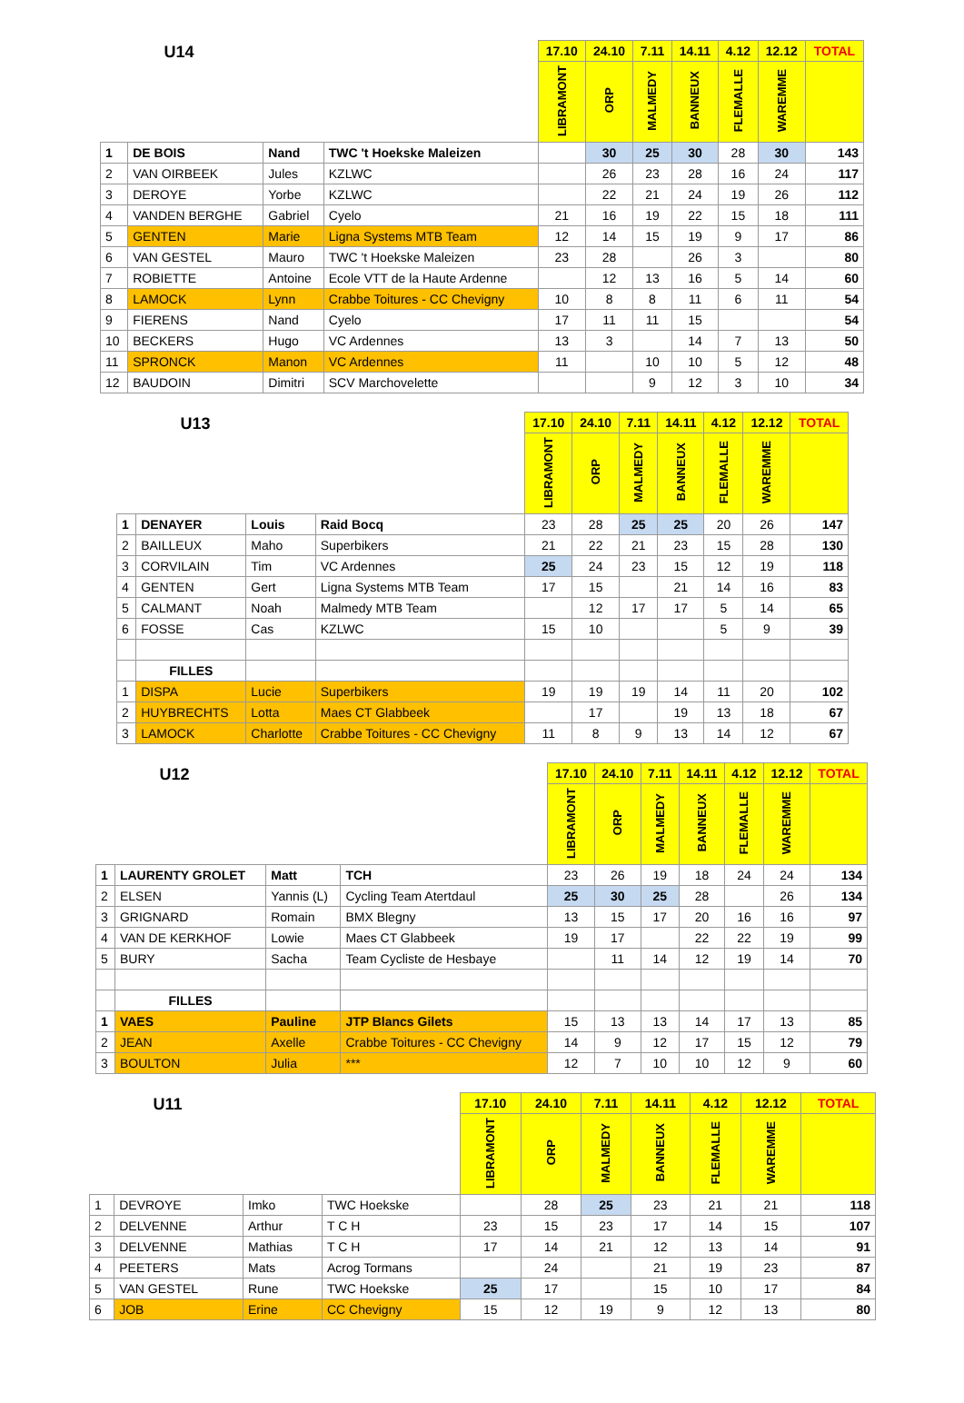| U14 | | | | 17.10 | 24.10 | 7.11 | 14.11 | 4.12 | 12.12 | TOTAL |
| --- | --- | --- | --- | --- | --- | --- | --- | --- | --- | --- |
| | | | | LIBRAMONT | ORP | MALMEDY | BANNEUX | FLEMALLE | WAREMME | |
| 1 | DE BOIS | Nand | TWC 't Hoekske Maleizen | | 30 | 25 | 30 | 28 | 30 | 143 |
| 2 | VAN OIRBEEK | Jules | KZLWC | | 26 | 23 | 28 | 16 | 24 | 117 |
| 3 | DEROYE | Yorbe | KZLWC | | 22 | 21 | 24 | 19 | 26 | 112 |
| 4 | VANDEN BERGHE | Gabriel | Cyelo | 21 | 16 | 19 | 22 | 15 | 18 | 111 |
| 5 | GENTEN | Marie | Ligna Systems MTB Team | 12 | 14 | 15 | 19 | 9 | 17 | 86 |
| 6 | VAN GESTEL | Mauro | TWC 't Hoekske Maleizen | 23 | 28 | | 26 | 3 | | 80 |
| 7 | ROBIETTE | Antoine | Ecole VTT de la Haute Ardenne | | 12 | 13 | 16 | 5 | 14 | 60 |
| 8 | LAMOCK | Lynn | Crabbe Toitures - CC Chevigny | 10 | 8 | 8 | 11 | 6 | 11 | 54 |
| 9 | FIERENS | Nand | Cyelo | 17 | 11 | 11 | 15 | | | 54 |
| 10 | BECKERS | Hugo | VC Ardennes | 13 | 3 | | 14 | 7 | 13 | 50 |
| 11 | SPRONCK | Manon | VC Ardennes | 11 | | 10 | 10 | 5 | 12 | 48 |
| 12 | BAUDOIN | Dimitri | SCV Marchovelette | | | 9 | 12 | 3 | 10 | 34 |
| U13 | | | | 17.10 | 24.10 | 7.11 | 14.11 | 4.12 | 12.12 | TOTAL |
| --- | --- | --- | --- | --- | --- | --- | --- | --- | --- | --- |
| | | | | LIBRAMONT | ORP | MALMEDY | BANNEUX | FLEMALLE | WAREMME | |
| 1 | DENAYER | Louis | Raid Bocq | 23 | 28 | 25 | 25 | 20 | 26 | 147 |
| 2 | BAILLEUX | Maho | Superbikers | 21 | 22 | 21 | 23 | 15 | 28 | 130 |
| 3 | CORVILAIN | Tim | VC Ardennes | 25 | 24 | 23 | 15 | 12 | 19 | 118 |
| 4 | GENTEN | Gert | Ligna Systems MTB Team | 17 | 15 | | 21 | 14 | 16 | 83 |
| 5 | CALMANT | Noah | Malmedy MTB Team | | 12 | 17 | 17 | 5 | 14 | 65 |
| 6 | FOSSE | Cas | KZLWC | 15 | 10 | | | 5 | 9 | 39 |
| | FILLES | | | | | | | | | |
| 1 | DISPA | Lucie | Superbikers | 19 | 19 | 19 | 14 | 11 | 20 | 102 |
| 2 | HUYBRECHTS | Lotta | Maes CT Glabbeek | | 17 | | 19 | 13 | 18 | 67 |
| 3 | LAMOCK | Charlotte | Crabbe Toitures - CC Chevigny | 11 | 8 | 9 | 13 | 14 | 12 | 67 |
| U12 | | | | 17.10 | 24.10 | 7.11 | 14.11 | 4.12 | 12.12 | TOTAL |
| --- | --- | --- | --- | --- | --- | --- | --- | --- | --- | --- |
| | | | | LIBRAMONT | ORP | MALMEDY | BANNEUX | FLEMALLE | WAREMME | |
| 1 | LAURENTY GROLET | Matt | TCH | 23 | 26 | 19 | 18 | 24 | 24 | 134 |
| 2 | ELSEN | Yannis (L) | Cycling Team Atertdaul | 25 | 30 | 25 | 28 | | 26 | 134 |
| 3 | GRIGNARD | Romain | BMX Blegny | 13 | 15 | 17 | 20 | 16 | 16 | 97 |
| 4 | VAN DE KERKHOF | Lowie | Maes CT Glabbeek | 19 | 17 | | 22 | 22 | 19 | 99 |
| 5 | BURY | Sacha | Team Cycliste de Hesbaye | | 11 | 14 | 12 | 19 | 14 | 70 |
| | FILLES | | | | | | | | | |
| 1 | VAES | Pauline | JTP Blancs Gilets | 15 | 13 | 13 | 14 | 17 | 13 | 85 |
| 2 | JEAN | Axelle | Crabbe Toitures - CC Chevigny | 14 | 9 | 12 | 17 | 15 | 12 | 79 |
| 3 | BOULTON | Julia | *** | 12 | 7 | 10 | 10 | 12 | 9 | 60 |
| U11 | | | | 17.10 | 24.10 | 7.11 | 14.11 | 4.12 | 12.12 | TOTAL |
| --- | --- | --- | --- | --- | --- | --- | --- | --- | --- | --- |
| | | | | LIBRAMONT | ORP | MALMEDY | BANNEUX | FLEMALLE | WAREMME | |
| 1 | DEVROYE | Imko | TWC Hoekske | | 28 | 25 | 23 | 21 | 21 | 118 |
| 2 | DELVENNE | Arthur | T C H | 23 | 15 | 23 | 17 | 14 | 15 | 107 |
| 3 | DELVENNE | Mathias | T C H | 17 | 14 | 21 | 12 | 13 | 14 | 91 |
| 4 | PEETERS | Mats | Acrog Tormans | | 24 | | 21 | 19 | 23 | 87 |
| 5 | VAN GESTEL | Rune | TWC Hoekske | 25 | 17 | | 15 | 10 | 17 | 84 |
| 6 | JOB | Erine | CC Chevigny | 15 | 12 | 19 | 9 | 12 | 13 | 80 |